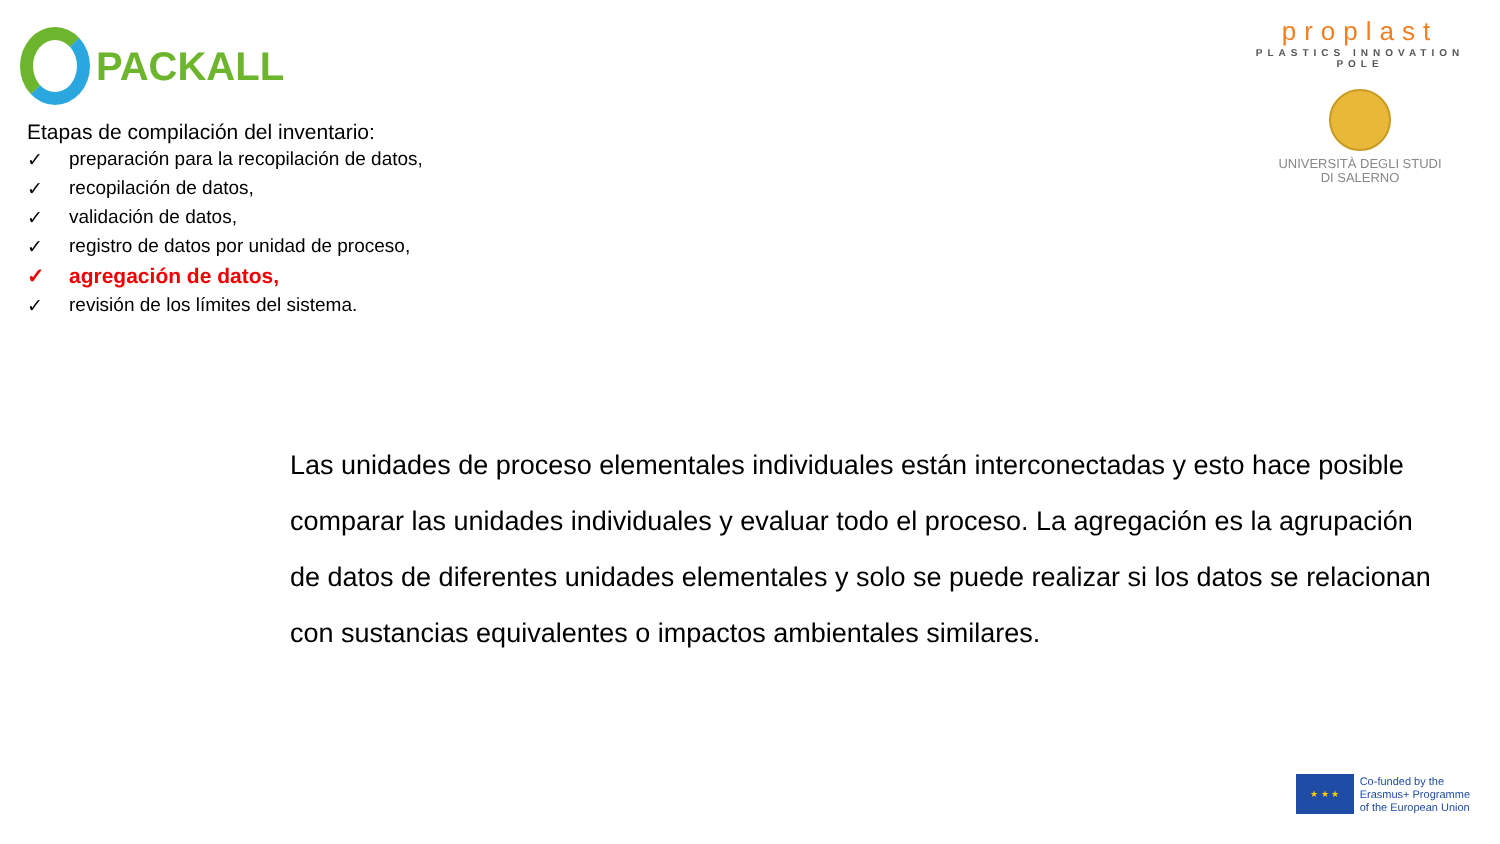PACKALL
proplast
PLASTICS INNOVATION POLE
UNIVERSITÀ DEGLI STUDI
DI SALERNO
Etapas de compilación del inventario:
✓ preparación para la recopilación de datos,
✓ recopilación de datos,
✓ validación de datos,
✓ registro de datos por unidad de proceso,
✓ agregación de datos,
✓ revisión de los límites del sistema.
Las unidades de proceso elementales individuales están interconectadas y esto hace posible comparar las unidades individuales y evaluar todo el proceso. La agregación es la agrupación de datos de diferentes unidades elementales y solo se puede realizar si los datos se relacionan con sustancias equivalentes o impactos ambientales similares.
★ ★ ★
Co-funded by the
Erasmus+ Programme
of the European Union